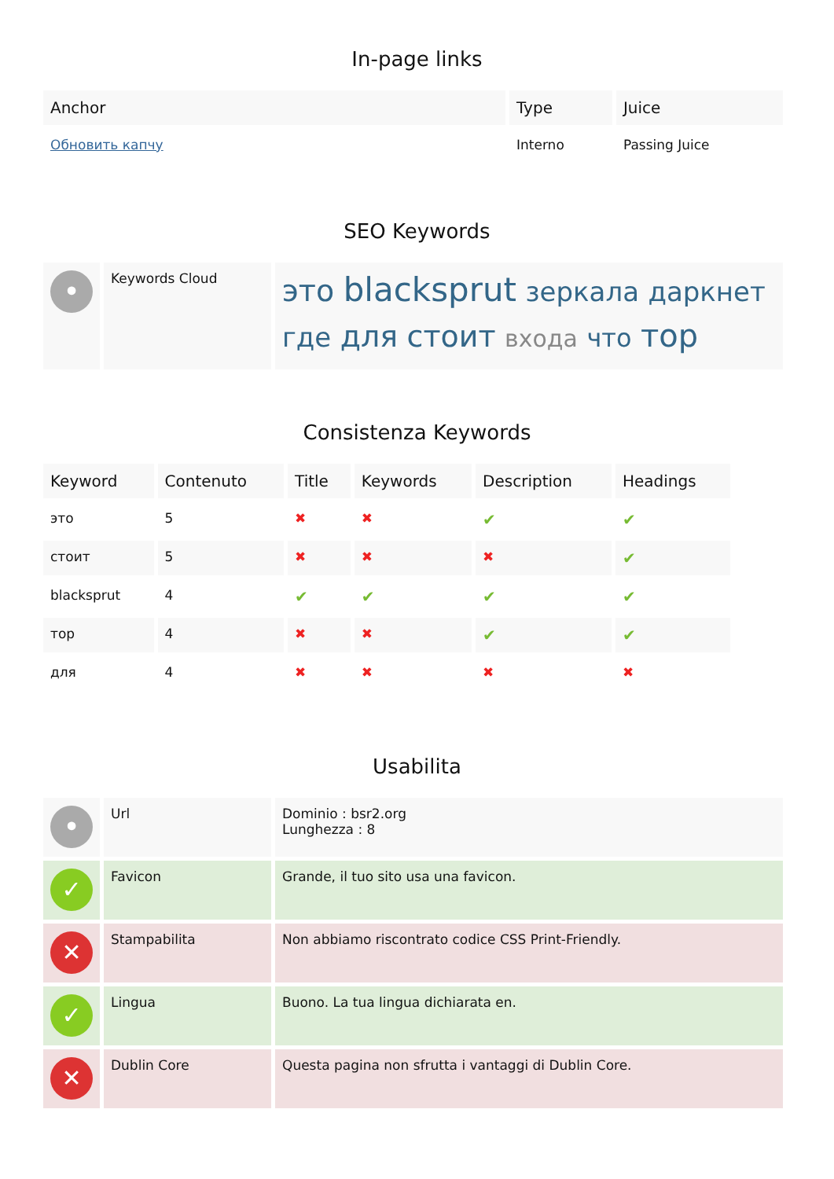In-page links
| Anchor | Type | Juice |
| --- | --- | --- |
| Обновить капчу | Interno | Passing Juice |
SEO Keywords
| • | Keywords Cloud | это blacksprut зеркала даркнет где для стоит входа что тор |
Consistenza Keywords
| Keyword | Contenuto | Title | Keywords | Description | Headings |
| --- | --- | --- | --- | --- | --- |
| это | 5 | ✖ | ✖ | ✔ | ✔ |
| стоит | 5 | ✖ | ✖ | ✖ | ✔ |
| blacksprut | 4 | ✔ | ✔ | ✔ | ✔ |
| тор | 4 | ✖ | ✖ | ✔ | ✔ |
| для | 4 | ✖ | ✖ | ✖ | ✖ |
Usabilita
| • | Url | Dominio : bsr2.org Lunghezza : 8 |
| ✓ | Favicon | Grande, il tuo sito usa una favicon. |
| ✕ | Stampabilita | Non abbiamo riscontrato codice CSS Print-Friendly. |
| ✓ | Lingua | Buono. La tua lingua dichiarata en. |
| ✕ | Dublin Core | Questa pagina non sfrutta i vantaggi di Dublin Core. |